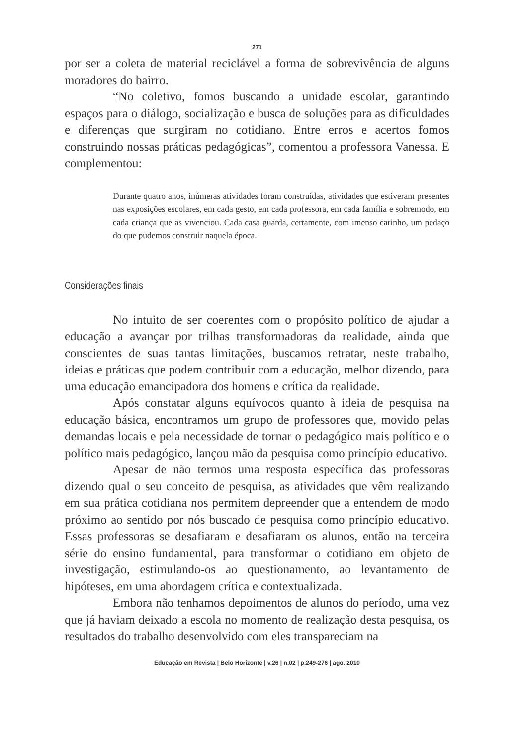271
por ser a coleta de material reciclável a forma de sobrevivência de alguns moradores do bairro.
“No coletivo, fomos buscando a unidade escolar, garantindo espaços para o diálogo, socialização e busca de soluções para as dificuldades e diferenças que surgiram no cotidiano. Entre erros e acertos fomos construindo nossas práticas pedagógicas”, comentou a professora Vanessa. E complementou:
Durante quatro anos, inúmeras atividades foram construídas, atividades que estiveram presentes nas exposições escolares, em cada gesto, em cada professora, em cada família e sobremodo, em cada criança que as vivenciou. Cada casa guarda, certamente, com imenso carinho, um pedaço do que pudemos construir naquela época.
Considerações finais
No intuito de ser coerentes com o propósito político de ajudar a educação a avançar por trilhas transformadoras da realidade, ainda que conscientes de suas tantas limitações, buscamos retratar, neste trabalho, ideias e práticas que podem contribuir com a educação, melhor dizendo, para uma educação emancipadora dos homens e crítica da realidade.
Após constatar alguns equívocos quanto à ideia de pesquisa na educação básica, encontramos um grupo de professores que, movido pelas demandas locais e pela necessidade de tornar o pedagógico mais político e o político mais pedagógico, lançou mão da pesquisa como princípio educativo.
Apesar de não termos uma resposta específica das professoras dizendo qual o seu conceito de pesquisa, as atividades que vêm realizando em sua prática cotidiana nos permitem depreender que a entendem de modo próximo ao sentido por nós buscado de pesquisa como princípio educativo. Essas professoras se desafiaram e desafiaram os alunos, então na terceira série do ensino fundamental, para transformar o cotidiano em objeto de investigação, estimulando-os ao questionamento, ao levantamento de hipóteses, em uma abordagem crítica e contextualizada.
Embora não tenhamos depoimentos de alunos do período, uma vez que já haviam deixado a escola no momento de realização desta pesquisa, os resultados do trabalho desenvolvido com eles transpareciam na
Educação em Revista | Belo Horizonte | v.26 | n.02 | p.249-276 | ago. 2010